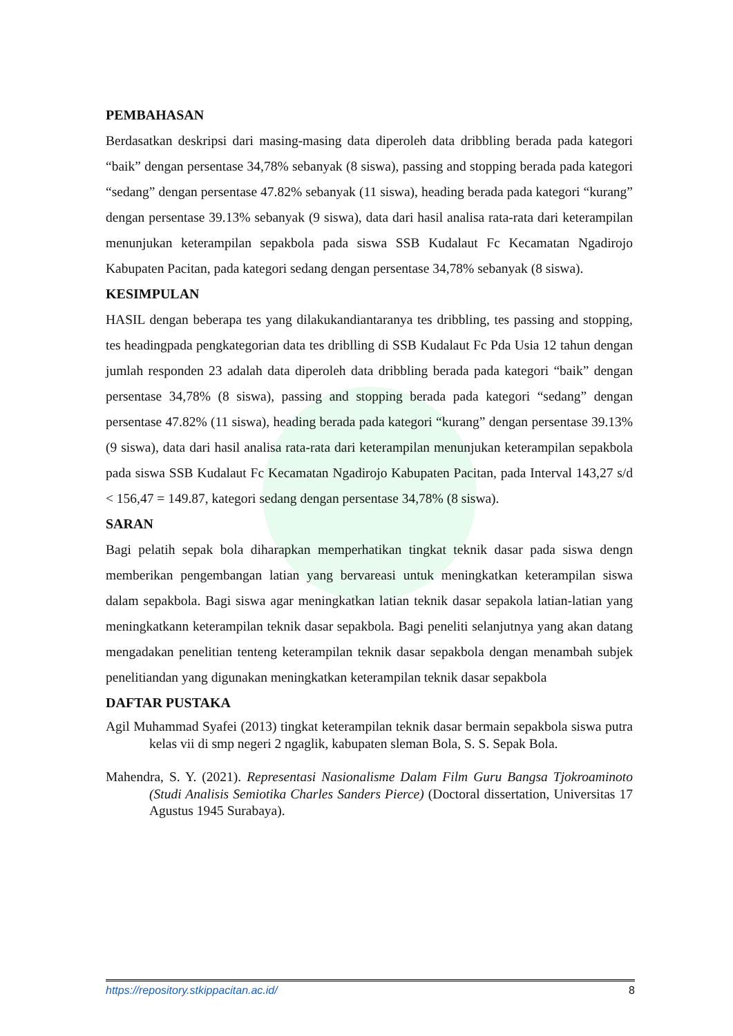PEMBAHASAN
Berdasatkan deskripsi dari masing-masing data diperoleh data dribbling berada pada kategori “baik” dengan persentase 34,78% sebanyak (8 siswa), passing and stopping berada pada kategori “sedang” dengan persentase 47.82% sebanyak (11 siswa), heading berada pada kategori “kurang” dengan persentase 39.13% sebanyak (9 siswa), data dari hasil analisa rata-rata dari keterampilan menunjukan keterampilan sepakbola pada siswa SSB Kudalaut Fc Kecamatan Ngadirojo Kabupaten Pacitan, pada kategori sedang dengan persentase 34,78% sebanyak (8 siswa).
KESIMPULAN
HASIL dengan beberapa tes yang dilakukandiantaranya tes dribbling, tes passing and stopping, tes headingpada pengkategorian data tes driblling di SSB Kudalaut Fc Pda Usia 12 tahun dengan jumlah responden 23 adalah data diperoleh data dribbling berada pada kategori “baik” dengan persentase 34,78% (8 siswa), passing and stopping berada pada kategori “sedang” dengan persentase 47.82% (11 siswa), heading berada pada kategori “kurang” dengan persentase 39.13% (9 siswa), data dari hasil analisa rata-rata dari keterampilan menunjukan keterampilan sepakbola pada siswa SSB Kudalaut Fc Kecamatan Ngadirojo Kabupaten Pacitan, pada Interval 143,27 s/d < 156,47 = 149.87, kategori sedang dengan persentase 34,78% (8 siswa).
SARAN
Bagi pelatih sepak bola diharapkan memperhatikan tingkat teknik dasar pada siswa dengn memberikan pengembangan latian yang bervareasi untuk meningkatkan keterampilan siswa dalam sepakbola. Bagi siswa agar meningkatkan latian teknik dasar sepakola latian-latian yang meningkatkann keterampilan teknik dasar sepakbola. Bagi peneliti selanjutnya yang akan datang mengadakan penelitian tenteng keterampilan teknik dasar sepakbola dengan menambah subjek penelitiandan yang digunakan meningkatkan keterampilan teknik dasar sepakbola
DAFTAR PUSTAKA
Agil Muhammad Syafei (2013) tingkat keterampilan teknik dasar bermain sepakbola siswa putra kelas vii di smp negeri 2 ngaglik, kabupaten sleman Bola, S. S. Sepak Bola.
Mahendra, S. Y. (2021). Representasi Nasionalisme Dalam Film Guru Bangsa Tjokroaminoto (Studi Analisis Semiotika Charles Sanders Pierce) (Doctoral dissertation, Universitas 17 Agustus 1945 Surabaya).
https://repository.stkippacitan.ac.id/ 8